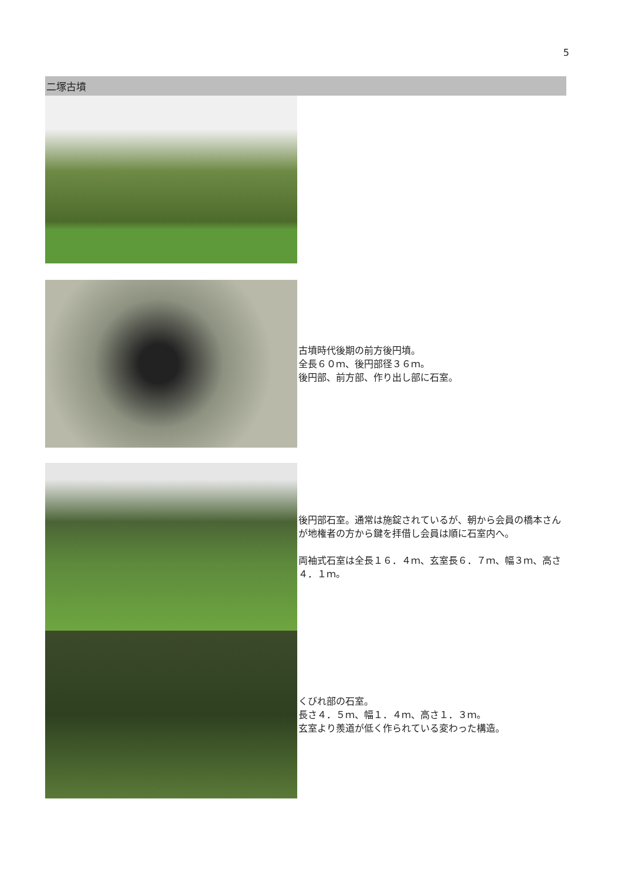5
二塚古墳
古墳時代後期の前方後円墳。
全長６０ｍ、後円部径３６ｍ。
後円部、前方部、作り出し部に石室。
後円部石室。通常は施錠されているが、朝から会員の橋本さんが地権者の方から鍵を拝借し会員は順に石室内へ。
両袖式石室は全長１６．４ｍ、玄室長６．７ｍ、幅３ｍ、高さ４．１ｍ。
くびれ部の石室。
長さ４．５ｍ、幅１．４ｍ、高さ１．３ｍ。
玄室より羨道が低く作られている変わった構造。